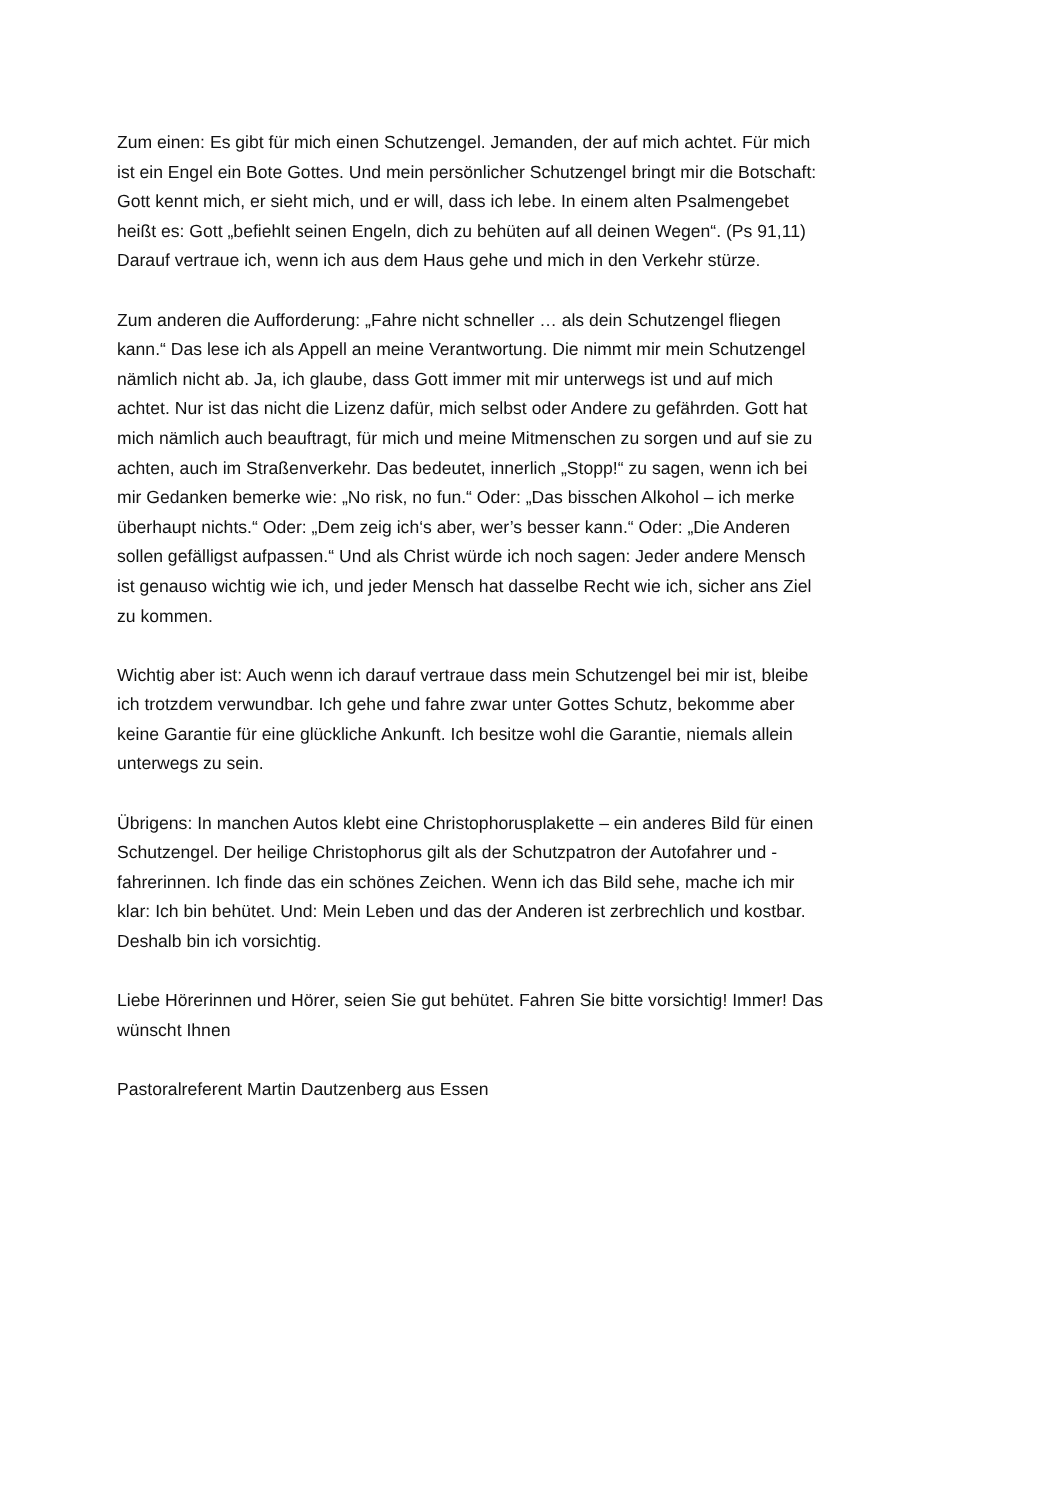Zum einen: Es gibt für mich einen Schutzengel. Jemanden, der auf mich achtet. Für mich ist ein Engel ein Bote Gottes. Und mein persönlicher Schutzengel bringt mir die Botschaft: Gott kennt mich, er sieht mich, und er will, dass ich lebe. In einem alten Psalmengebet heißt es: Gott „befiehlt seinen Engeln, dich zu behüten auf all deinen Wegen“. (Ps 91,11) Darauf vertraue ich, wenn ich aus dem Haus gehe und mich in den Verkehr stürze.
Zum anderen die Aufforderung: „Fahre nicht schneller … als dein Schutzengel fliegen kann.“ Das lese ich als Appell an meine Verantwortung. Die nimmt mir mein Schutzengel nämlich nicht ab. Ja, ich glaube, dass Gott immer mit mir unterwegs ist und auf mich achtet. Nur ist das nicht die Lizenz dafür, mich selbst oder Andere zu gefährden. Gott hat mich nämlich auch beauftragt, für mich und meine Mitmenschen zu sorgen und auf sie zu achten, auch im Straßenverkehr. Das bedeutet, innerlich „Stopp!“ zu sagen, wenn ich bei mir Gedanken bemerke wie: „No risk, no fun.“ Oder: „Das bisschen Alkohol – ich merke überhaupt nichts.“ Oder: „Dem zeig ich‘s aber, wer’s besser kann.“ Oder: „Die Anderen sollen gefälligst aufpassen.“ Und als Christ würde ich noch sagen: Jeder andere Mensch ist genauso wichtig wie ich, und jeder Mensch hat dasselbe Recht wie ich, sicher ans Ziel zu kommen.
Wichtig aber ist: Auch wenn ich darauf vertraue dass mein Schutzengel bei mir ist, bleibe ich trotzdem verwundbar. Ich gehe und fahre zwar unter Gottes Schutz, bekomme aber keine Garantie für eine glückliche Ankunft. Ich besitze wohl die Garantie, niemals allein unterwegs zu sein.
Übrigens: In manchen Autos klebt eine Christophorusplakette – ein anderes Bild für einen Schutzengel. Der heilige Christophorus gilt als der Schutzpatron der Autofahrer und -fahrerinnen. Ich finde das ein schönes Zeichen. Wenn ich das Bild sehe, mache ich mir klar: Ich bin behütet. Und: Mein Leben und das der Anderen ist zerbrechlich und kostbar. Deshalb bin ich vorsichtig.
Liebe Hörerinnen und Hörer, seien Sie gut behütet. Fahren Sie bitte vorsichtig! Immer! Das wünscht Ihnen
Pastoralreferent Martin Dautzenberg aus Essen